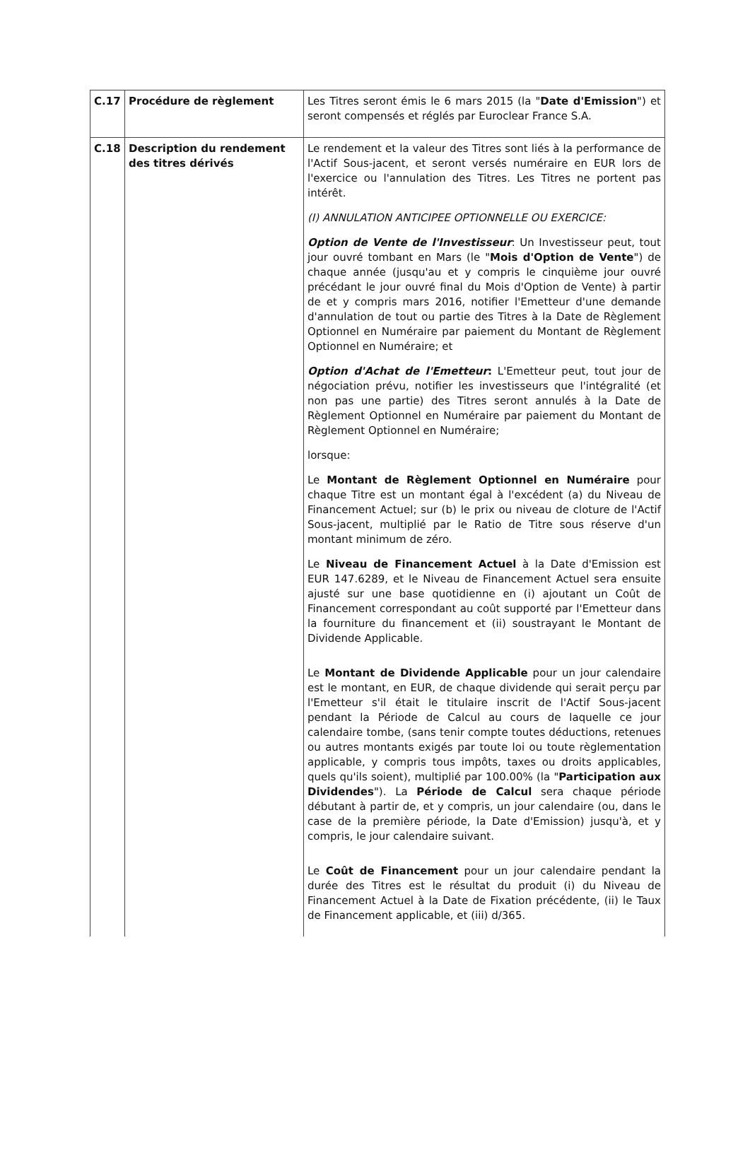| C.17 | Procédure de règlement | Les Titres seront émis le 6 mars 2015 (la " Date d'Emission ") et seront compensés et réglés par Euroclear France S.A. |
| C.18 | Description du rendement des titres dérivés | Le rendement et la valeur des Titres sont liés à la performance de l'Actif Sous-jacent, et seront versés numéraire en EUR lors de l'exercice ou l'annulation des Titres. Les Titres ne portent pas intérêt. (I) ANNULATION ANTICIPEE OPTIONNELLE OU EXERCICE: Option de Vente de l'Investisseur : Un Investisseur peut, tout jour ouvré tombant en Mars (le " Mois d'Option de Vente ") de chaque année (jusqu'au et y compris le cinquième jour ouvré précédant le jour ouvré final du Mois d'Option de Vente) à partir de et y compris mars 2016, notifier l'Emetteur d'une demande d'annulation de tout ou partie des Titres à la Date de Règlement Optionnel en Numéraire par paiement du Montant de Règlement Optionnel en Numéraire; et Option d'Achat de l'Emetteur : L'Emetteur peut, tout jour de négociation prévu, notifier les investisseurs que l'intégralité (et non pas une partie) des Titres seront annulés à la Date de Règlement Optionnel en Numéraire par paiement du Montant de Règlement Optionnel en Numéraire; lorsque: Le Montant de Règlement Optionnel en Numéraire pour chaque Titre est un montant égal à l'excédent (a) du Niveau de Financement Actuel; sur (b) le prix ou niveau de cloture de l'Actif Sous-jacent, multiplié par le Ratio de Titre sous réserve d'un montant minimum de zéro. Le Niveau de Financement Actuel à la Date d'Emission est EUR 147.6289, et le Niveau de Financement Actuel sera ensuite ajusté sur une base quotidienne en (i) ajoutant un Coût de Financement correspondant au coût supporté par l'Emetteur dans la fourniture du financement et (ii) soustrayant le Montant de Dividende Applicable. Le Montant de Dividende Applicable pour un jour calendaire est le montant, en EUR, de chaque dividende qui serait perçu par l'Emetteur s'il était le titulaire inscrit de l'Actif Sous-jacent pendant la Période de Calcul au cours de laquelle ce jour calendaire tombe, (sans tenir compte toutes déductions, retenues ou autres montants exigés par toute loi ou toute règlementation applicable, y compris tous impôts, taxes ou droits applicables, quels qu'ils soient), multiplié par 100.00% (la " Participation aux Dividendes "). La Période de Calcul sera chaque période débutant à partir de, et y compris, un jour calendaire (ou, dans le case de la première période, la Date d'Emission) jusqu'à, et y compris, le jour calendaire suivant. Le Coût de Financement pour un jour calendaire pendant la durée des Titres est le résultat du produit (i) du Niveau de Financement Actuel à la Date de Fixation précédente, (ii) le Taux de Financement applicable, et (iii) d/365. |